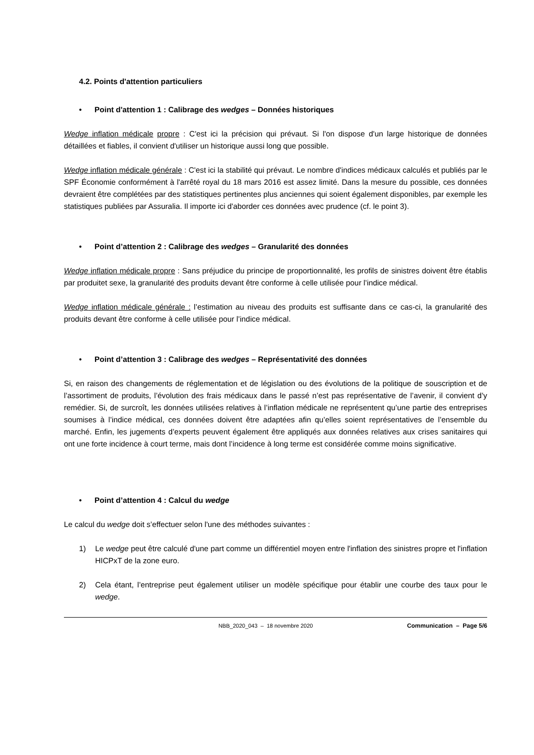4.2. Points d'attention particuliers
• Point d'attention 1 : Calibrage des wedges – Données historiques
Wedge inflation médicale propre : C'est ici la précision qui prévaut. Si l'on dispose d'un large historique de données détaillées et fiables, il convient d'utiliser un historique aussi long que possible.
Wedge inflation médicale générale : C'est ici la stabilité qui prévaut. Le nombre d'indices médicaux calculés et publiés par le SPF Économie conformément à l'arrêté royal du 18 mars 2016 est assez limité. Dans la mesure du possible, ces données devraient être complétées par des statistiques pertinentes plus anciennes qui soient également disponibles, par exemple les statistiques publiées par Assuralia. Il importe ici d'aborder ces données avec prudence (cf. le point 3).
• Point d’attention 2 : Calibrage des wedges – Granularité des données
Wedge inflation médicale propre : Sans préjudice du principe de proportionnalité, les profils de sinistres doivent être établis par produitet sexe, la granularité des produits devant être conforme à celle utilisée pour l’indice médical.
Wedge inflation médicale générale : l’estimation au niveau des produits est suffisante dans ce cas-ci, la granularité des produits devant être conforme à celle utilisée pour l’indice médical.
• Point d’attention 3 : Calibrage des wedges – Représentativité des données
Si, en raison des changements de réglementation et de législation ou des évolutions de la politique de souscription et de l’assortiment de produits, l’évolution des frais médicaux dans le passé n’est pas représentative de l’avenir, il convient d’y remédier. Si, de surcroît, les données utilisées relatives à l’inflation médicale ne représentent qu’une partie des entreprises soumises à l’indice médical, ces données doivent être adaptées afin qu’elles soient représentatives de l’ensemble du marché. Enfin, les jugements d’experts peuvent également être appliqués aux données relatives aux crises sanitaires qui ont une forte incidence à court terme, mais dont l’incidence à long terme est considérée comme moins significative.
• Point d’attention 4 : Calcul du wedge
Le calcul du wedge doit s’effectuer selon l'une des méthodes suivantes :
1) Le wedge peut être calculé d'une part comme un différentiel moyen entre l'inflation des sinistres propre et l'inflation HICPxT de la zone euro.
2) Cela étant, l’entreprise peut également utiliser un modèle spécifique pour établir une courbe des taux pour le wedge.
NBB_2020_043 – 18 novembre 2020 Communication – Page 5/6